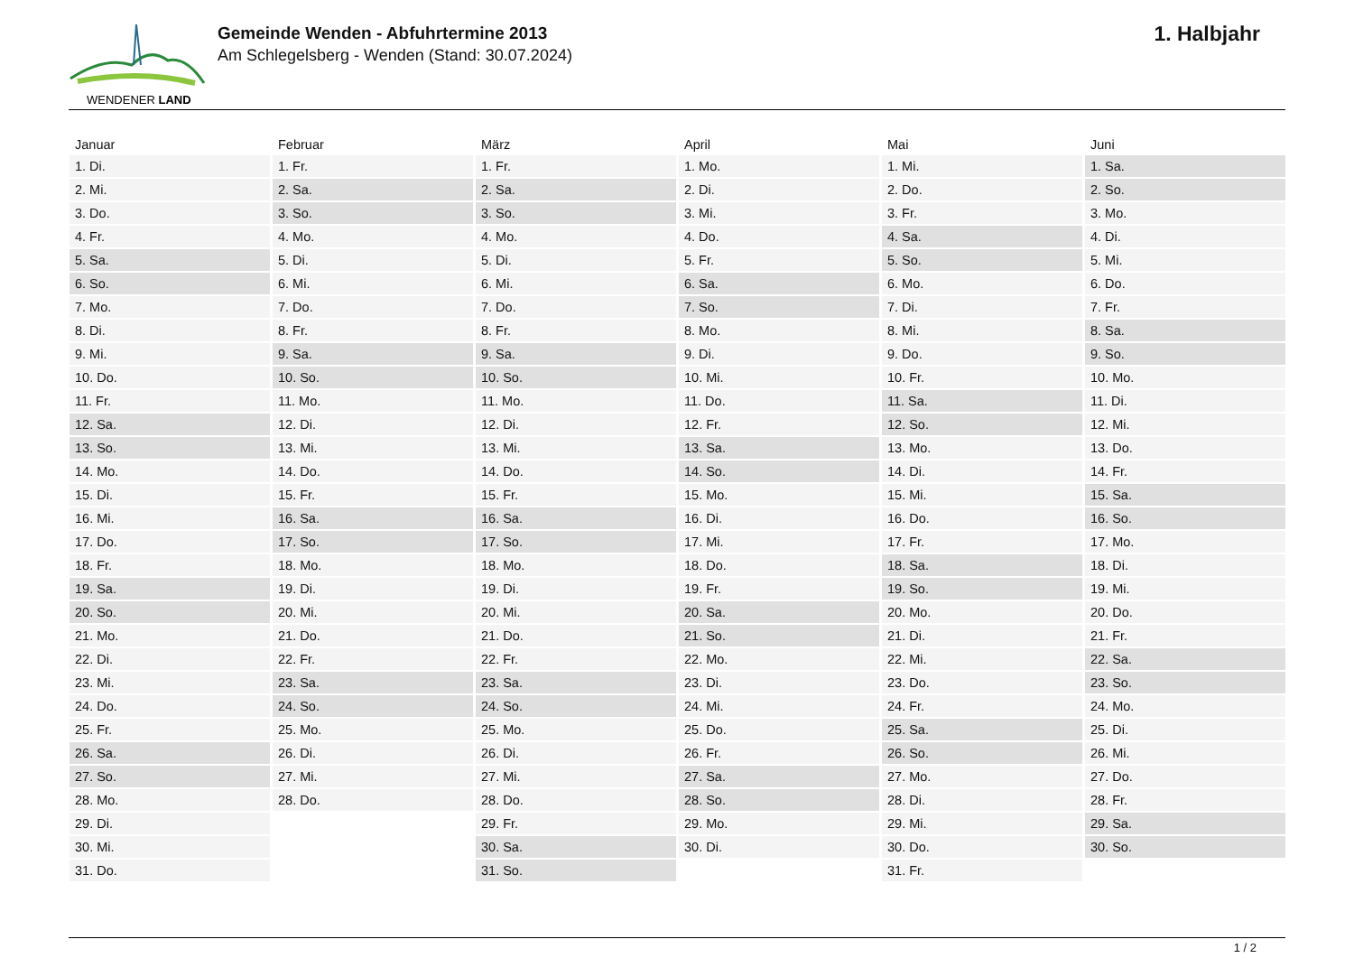WENDENER LAND
Gemeinde Wenden - Abfuhrtermine 2013
Am Schlegelsberg - Wenden (Stand: 30.07.2024)
1. Halbjahr
| Januar | Februar | März | April | Mai | Juni |
| --- | --- | --- | --- | --- | --- |
| 1. Di. | 1. Fr. | 1. Fr. | 1. Mo. | 1. Mi. | 1. Sa. |
| 2. Mi. | 2. Sa. | 2. Sa. | 2. Di. | 2. Do. | 2. So. |
| 3. Do. | 3. So. | 3. So. | 3. Mi. | 3. Fr. | 3. Mo. |
| 4. Fr. | 4. Mo. | 4. Mo. | 4. Do. | 4. Sa. | 4. Di. |
| 5. Sa. | 5. Di. | 5. Di. | 5. Fr. | 5. So. | 5. Mi. |
| 6. So. | 6. Mi. | 6. Mi. | 6. Sa. | 6. Mo. | 6. Do. |
| 7. Mo. | 7. Do. | 7. Do. | 7. So. | 7. Di. | 7. Fr. |
| 8. Di. | 8. Fr. | 8. Fr. | 8. Mo. | 8. Mi. | 8. Sa. |
| 9. Mi. | 9. Sa. | 9. Sa. | 9. Di. | 9. Do. | 9. So. |
| 10. Do. | 10. So. | 10. So. | 10. Mi. | 10. Fr. | 10. Mo. |
| 11. Fr. | 11. Mo. | 11. Mo. | 11. Do. | 11. Sa. | 11. Di. |
| 12. Sa. | 12. Di. | 12. Di. | 12. Fr. | 12. So. | 12. Mi. |
| 13. So. | 13. Mi. | 13. Mi. | 13. Sa. | 13. Mo. | 13. Do. |
| 14. Mo. | 14. Do. | 14. Do. | 14. So. | 14. Di. | 14. Fr. |
| 15. Di. | 15. Fr. | 15. Fr. | 15. Mo. | 15. Mi. | 15. Sa. |
| 16. Mi. | 16. Sa. | 16. Sa. | 16. Di. | 16. Do. | 16. So. |
| 17. Do. | 17. So. | 17. So. | 17. Mi. | 17. Fr. | 17. Mo. |
| 18. Fr. | 18. Mo. | 18. Mo. | 18. Do. | 18. Sa. | 18. Di. |
| 19. Sa. | 19. Di. | 19. Di. | 19. Fr. | 19. So. | 19. Mi. |
| 20. So. | 20. Mi. | 20. Mi. | 20. Sa. | 20. Mo. | 20. Do. |
| 21. Mo. | 21. Do. | 21. Do. | 21. So. | 21. Di. | 21. Fr. |
| 22. Di. | 22. Fr. | 22. Fr. | 22. Mo. | 22. Mi. | 22. Sa. |
| 23. Mi. | 23. Sa. | 23. Sa. | 23. Di. | 23. Do. | 23. So. |
| 24. Do. | 24. So. | 24. So. | 24. Mi. | 24. Fr. | 24. Mo. |
| 25. Fr. | 25. Mo. | 25. Mo. | 25. Do. | 25. Sa. | 25. Di. |
| 26. Sa. | 26. Di. | 26. Di. | 26. Fr. | 26. So. | 26. Mi. |
| 27. So. | 27. Mi. | 27. Mi. | 27. Sa. | 27. Mo. | 27. Do. |
| 28. Mo. | 28. Do. | 28. Do. | 28. So. | 28. Di. | 28. Fr. |
| 29. Di. | | 29. Fr. | 29. Mo. | 29. Mi. | 29. Sa. |
| 30. Mi. | | 30. Sa. | 30. Di. | 30. Do. | 30. So. |
| 31. Do. | | 31. So. | | 31. Fr. | |
1 / 2